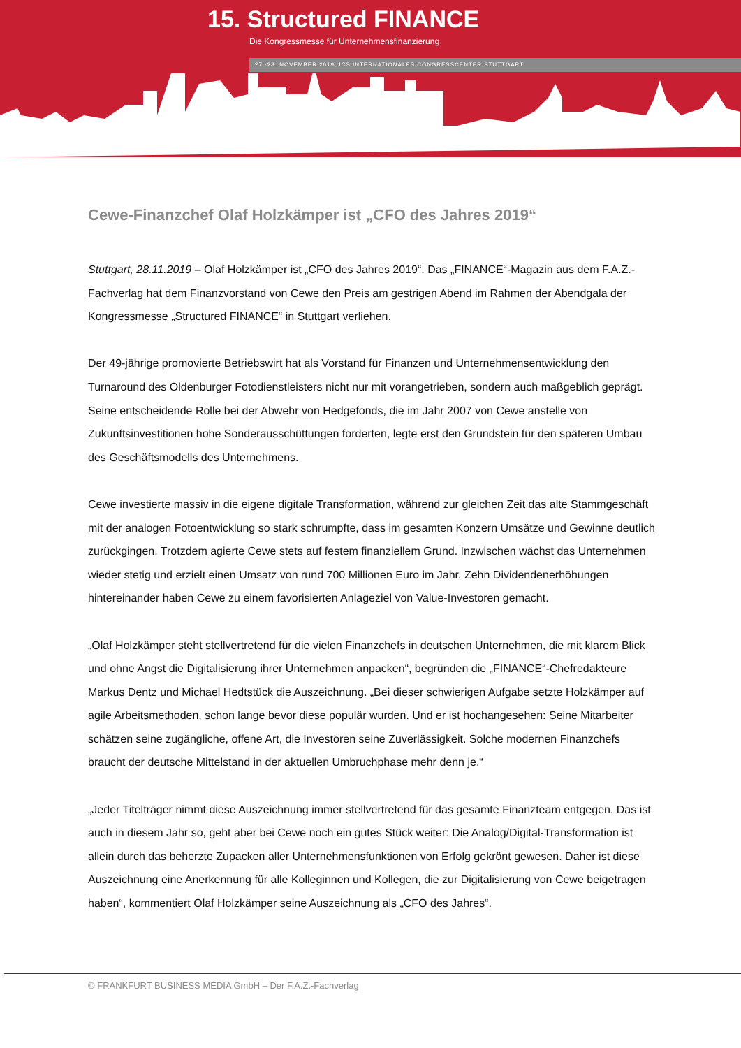15. Structured FINANCE
Die Kongressmesse für Unternehmensfinanzierung
27.-28. NOVEMBER 2019, ICS INTERNATIONALES CONGRESSCENTER STUTTGART
Cewe-Finanzchef Olaf Holzkämper ist „CFO des Jahres 2019“
Stuttgart, 28.11.2019 – Olaf Holzkämper ist „CFO des Jahres 2019“. Das „FINANCE“-Magazin aus dem F.A.Z.-Fachverlag hat dem Finanzvorstand von Cewe den Preis am gestrigen Abend im Rahmen der Abendgala der Kongressmesse „Structured FINANCE“ in Stuttgart verliehen.
Der 49-jährige promovierte Betriebswirt hat als Vorstand für Finanzen und Unternehmensentwicklung den Turnaround des Oldenburger Fotodienstleisters nicht nur mit vorangetrieben, sondern auch maßgeblich geprägt. Seine entscheidende Rolle bei der Abwehr von Hedgefonds, die im Jahr 2007 von Cewe anstelle von Zukunftsinvestitionen hohe Sonderausschüttungen forderten, legte erst den Grundstein für den späteren Umbau des Geschäftsmodells des Unternehmens.
Cewe investierte massiv in die eigene digitale Transformation, während zur gleichen Zeit das alte Stammgeschäft mit der analogen Fotoentwicklung so stark schrumpfte, dass im gesamten Konzern Umsätze und Gewinne deutlich zurückgingen. Trotzdem agierte Cewe stets auf festem finanziellem Grund. Inzwischen wächst das Unternehmen wieder stetig und erzielt einen Umsatz von rund 700 Millionen Euro im Jahr. Zehn Dividendenerhöhungen hintereinander haben Cewe zu einem favorisierten Anlageziel von Value-Investoren gemacht.
„Olaf Holzkämper steht stellvertretend für die vielen Finanzchefs in deutschen Unternehmen, die mit klarem Blick und ohne Angst die Digitalisierung ihrer Unternehmen anpacken“, begründen die „FINANCE“-Chefredakteure Markus Dentz und Michael Hedtstück die Auszeichnung. „Bei dieser schwierigen Aufgabe setzte Holzkämper auf agile Arbeitsmethoden, schon lange bevor diese populär wurden. Und er ist hochangesehen: Seine Mitarbeiter schätzen seine zugängliche, offene Art, die Investoren seine Zuverlässigkeit. Solche modernen Finanzchefs braucht der deutsche Mittelstand in der aktuellen Umbruchphase mehr denn je.“
„Jeder Titelträger nimmt diese Auszeichnung immer stellvertretend für das gesamte Finanzteam entgegen. Das ist auch in diesem Jahr so, geht aber bei Cewe noch ein gutes Stück weiter: Die Analog/Digital-Transformation ist allein durch das beherzte Zupacken aller Unternehmensfunktionen von Erfolg gekrönt gewesen. Daher ist diese Auszeichnung eine Anerkennung für alle Kolleginnen und Kollegen, die zur Digitalisierung von Cewe beigetragen haben“, kommentiert Olaf Holzkämper seine Auszeichnung als „CFO des Jahres“.
© FRANKFURT BUSINESS MEDIA GmbH – Der F.A.Z.-Fachverlag